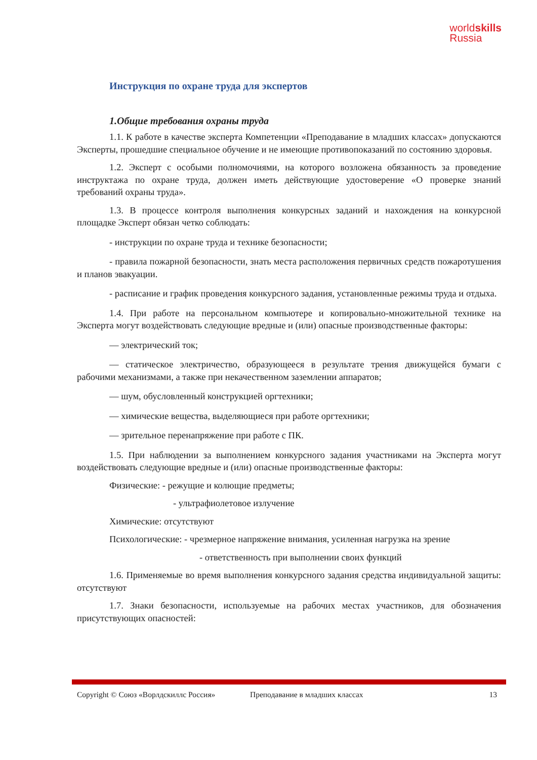worldskills
Russia
Инструкция по охране труда для экспертов
1.Общие требования охраны труда
1.1. К работе в качестве эксперта Компетенции «Преподавание в младших классах» допускаются Эксперты, прошедшие специальное обучение и не имеющие противопоказаний по состоянию здоровья.
1.2. Эксперт с особыми полномочиями, на которого возложена обязанность за проведение инструктажа по охране труда, должен иметь действующие удостоверение «О проверке знаний требований охраны труда».
1.3. В процессе контроля выполнения конкурсных заданий и нахождения на конкурсной площадке Эксперт обязан четко соблюдать:
- инструкции по охране труда и технике безопасности;
- правила пожарной безопасности, знать места расположения первичных средств пожаротушения и планов эвакуации.
- расписание и график проведения конкурсного задания, установленные режимы труда и отдыха.
1.4. При работе на персональном компьютере и копировально-множительной технике на Эксперта могут воздействовать следующие вредные и (или) опасные производственные факторы:
— электрический ток;
— статическое электричество, образующееся в результате трения движущейся бумаги с рабочими механизмами, а также при некачественном заземлении аппаратов;
— шум, обусловленный конструкцией оргтехники;
— химические вещества, выделяющиеся при работе оргтехники;
— зрительное перенапряжение при работе с ПК.
1.5. При наблюдении за выполнением конкурсного задания участниками на Эксперта могут воздействовать следующие вредные и (или) опасные производственные факторы:
Физические: - режущие и колющие предметы;
- ультрафиолетовое излучение
Химические: отсутствуют
Психологические: - чрезмерное напряжение внимания, усиленная нагрузка на зрение
- ответственность при выполнении своих функций
1.6. Применяемые во время выполнения конкурсного задания средства индивидуальной защиты: отсутствуют
1.7. Знаки безопасности, используемые на рабочих местах участников, для обозначения присутствующих опасностей:
Copyright © Союз «Ворлдскиллс Россия» Преподавание в младших классах 13